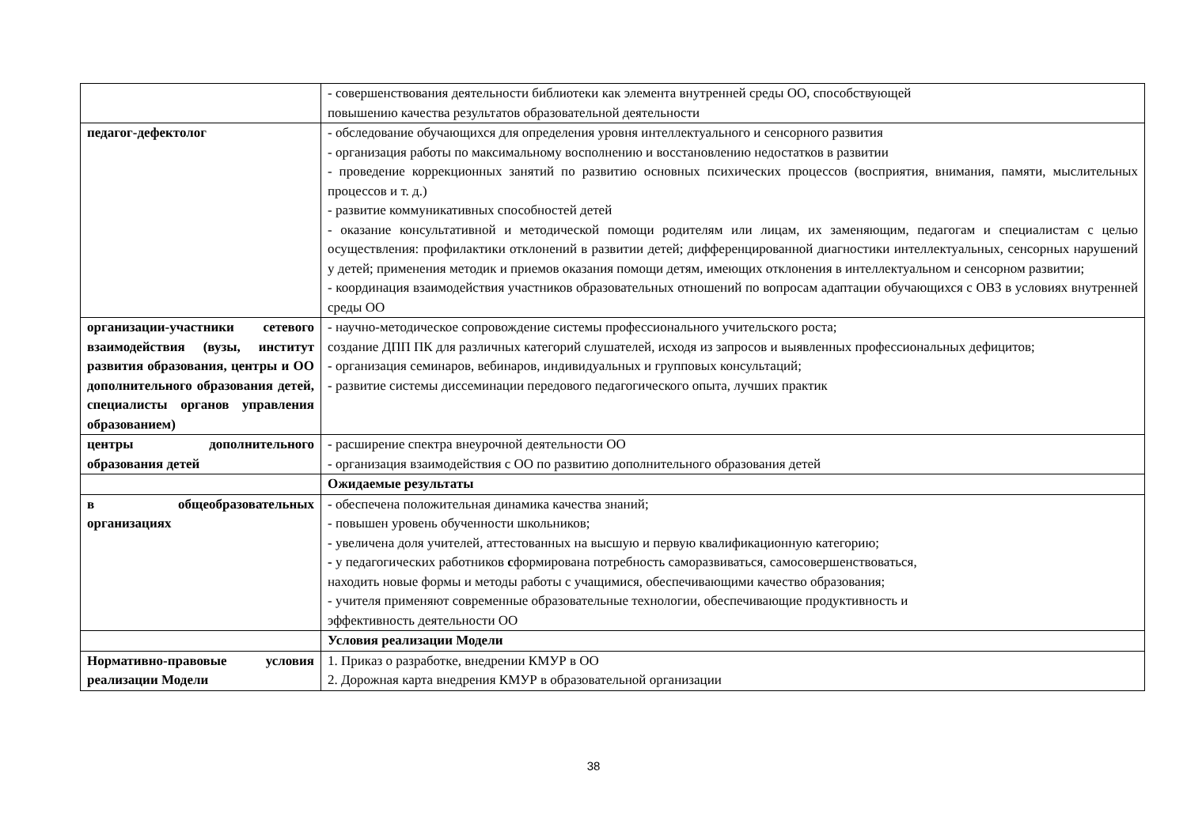| | - совершенствования деятельности библиотеки как элемента внутренней среды ОО, способствующей повышению качества результатов образовательной деятельности |
| педагог-дефектолог | - обследование обучающихся для определения уровня интеллектуального и сенсорного развития - организация работы по максимальному восполнению и восстановлению недостатков в развитии - проведение коррекционных занятий по развитию основных психических процессов (восприятия, внимания, памяти, мыслительных процессов и т. д.) - развитие коммуникативных способностей детей - оказание консультативной и методической помощи родителям или лицам, их заменяющим, педагогам и специалистам с целью осуществления: профилактики отклонений в развитии детей; дифференцированной диагностики интеллектуальных, сенсорных нарушений у детей; применения методик и приемов оказания помощи детям, имеющих отклонения в интеллектуальном и сенсорном развитии; - координация взаимодействия участников образовательных отношений по вопросам адаптации обучающихся с ОВЗ в условиях внутренней среды ОО |
| организации-участники сетевого взаимодействия (вузы, институт развития образования, центры и ОО дополнительного образования детей, специалисты органов управления образованием) | - научно-методическое сопровождение системы профессионального учительского роста; создание ДПП ПК для различных категорий слушателей, исходя из запросов и выявленных профессиональных дефицитов; - организация семинаров, вебинаров, индивидуальных и групповых консультаций; - развитие системы диссеминации передового педагогического опыта, лучших практик |
| центры дополнительного образования детей | - расширение спектра внеурочной деятельности ОО - организация взаимодействия с ОО по развитию дополнительного образования детей |
| | Ожидаемые результаты |
| в общеобразовательных организациях | - обеспечена положительная динамика качества знаний; - повышен уровень обученности школьников; - увеличена доля учителей, аттестованных на высшую и первую квалификационную категорию; - у педагогических работников с формирована потребность саморазвиваться, самосовершенствоваться, находить новые формы и методы работы с учащимися, обеспечивающими качество образования; - учителя применяют современные образовательные технологии, обеспечивающие продуктивность и эффективность деятельности ОО |
| | Условия реализации Модели |
| Нормативно-правовые условия реализации Модели | 1. Приказ о разработке, внедрении КМУР в ОО 2. Дорожная карта внедрения КМУР в образовательной организации |
38